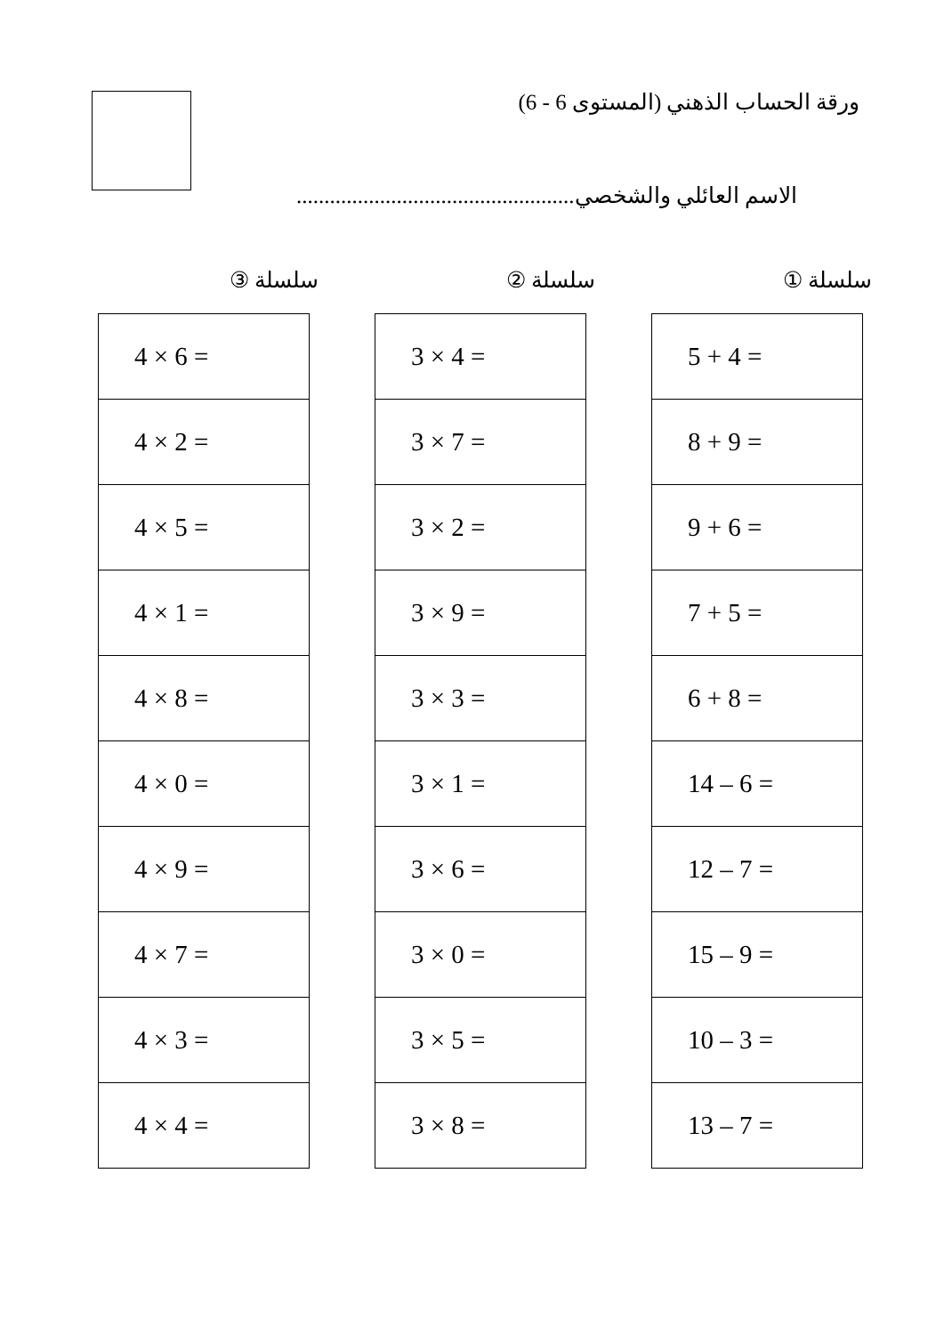ورقة الحساب الذهني (المستوى 6 - 6)
الاسم العائلي والشخصي..................................................
سلسلة ①
| 5 + 4 = |
| 8 + 9 = |
| 9 + 6 = |
| 7 + 5 = |
| 6 + 8 = |
| 14 – 6 = |
| 12 – 7 = |
| 15 – 9 = |
| 10 – 3 = |
| 13 – 7 = |
سلسلة ②
| 3 × 4 = |
| 3 × 7 = |
| 3 × 2 = |
| 3 × 9 = |
| 3 × 3 = |
| 3 × 1 = |
| 3 × 6 = |
| 3 × 0 = |
| 3 × 5 = |
| 3 × 8 = |
سلسلة ③
| 4 × 6 = |
| 4 × 2 = |
| 4 × 5 = |
| 4 × 1 = |
| 4 × 8 = |
| 4 × 0 = |
| 4 × 9 = |
| 4 × 7 = |
| 4 × 3 = |
| 4 × 4 = |